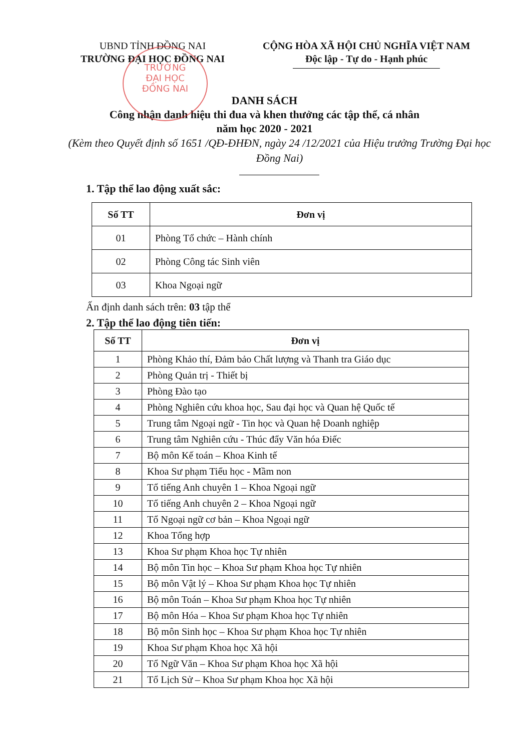UBND TỈNH ĐỒNG NAI
TRƯỜNG ĐẠI HỌC ĐỒNG NAI
CỘNG HÒA XÃ HỘI CHỦ NGHĨA VIỆT NAM
Độc lập - Tự do - Hạnh phúc
TRƯỜNG
ĐẠI HỌC
ĐỒNG NAI
DANH SÁCH
Công nhận danh hiệu thi đua và khen thưởng các tập thể, cá nhân
năm học 2020 - 2021
(Kèm theo Quyết định số 1651 /QĐ-ĐHĐN, ngày 24 /12/2021 của Hiệu trưởng Trường Đại học Đồng Nai)
1. Tập thể lao động xuất sắc:
| Số TT | Đơn vị |
| --- | --- |
| 01 | Phòng Tổ chức – Hành chính |
| 02 | Phòng Công tác Sinh viên |
| 03 | Khoa Ngoại ngữ |
Ấn định danh sách trên: 03 tập thể
2. Tập thể lao động tiên tiến:
| Số TT | Đơn vị |
| --- | --- |
| 1 | Phòng Khảo thí, Đảm bảo Chất lượng và Thanh tra Giáo dục |
| 2 | Phòng Quản trị - Thiết bị |
| 3 | Phòng Đào tạo |
| 4 | Phòng Nghiên cứu khoa học, Sau đại học và Quan hệ Quốc tế |
| 5 | Trung tâm Ngoại ngữ - Tin học và Quan hệ Doanh nghiệp |
| 6 | Trung tâm Nghiên cứu - Thúc đẩy Văn hóa Điếc |
| 7 | Bộ môn Kế toán – Khoa Kinh tế |
| 8 | Khoa Sư phạm Tiểu học - Mầm non |
| 9 | Tổ tiếng Anh chuyên 1 – Khoa Ngoại ngữ |
| 10 | Tổ tiếng Anh chuyên 2 – Khoa Ngoại ngữ |
| 11 | Tổ Ngoại ngữ cơ bản – Khoa Ngoại ngữ |
| 12 | Khoa Tổng hợp |
| 13 | Khoa Sư phạm Khoa học Tự nhiên |
| 14 | Bộ môn Tin học – Khoa Sư phạm Khoa học Tự nhiên |
| 15 | Bộ môn Vật lý – Khoa Sư phạm Khoa học Tự nhiên |
| 16 | Bộ môn Toán – Khoa Sư phạm Khoa học Tự nhiên |
| 17 | Bộ môn Hóa – Khoa Sư phạm Khoa học Tự nhiên |
| 18 | Bộ môn Sinh học – Khoa Sư phạm Khoa học Tự nhiên |
| 19 | Khoa Sư phạm Khoa học Xã hội |
| 20 | Tổ Ngữ Văn – Khoa Sư phạm Khoa học Xã hội |
| 21 | Tổ Lịch Sử – Khoa Sư phạm Khoa học Xã hội |